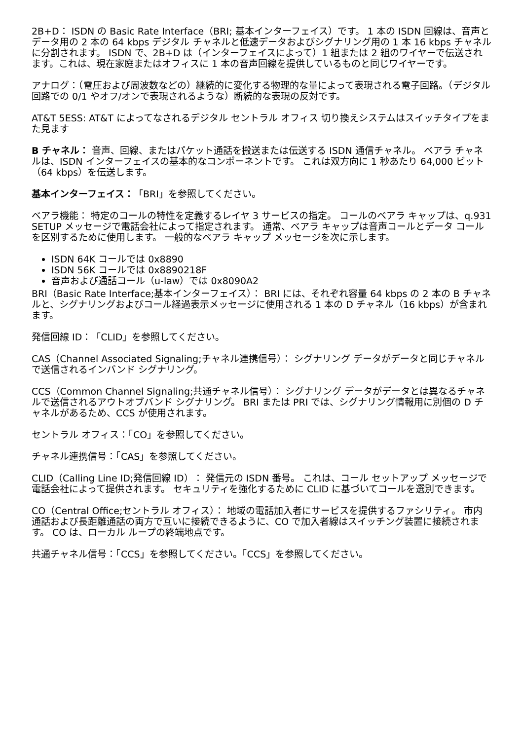2B+D： ISDN の Basic Rate Interface（BRI; 基本インターフェイス）です。 1 本の ISDN 回線は、音声とデータ用の 2 本の 64 kbps デジタル チャネルと低速データおよびシグナリング用の 1 本 16 kbps チャネルに分割されます。 ISDN で、2B+D は（インターフェイスによって）1 組または 2 組のワイヤーで伝送されます。これは、現在家庭またはオフィスに 1 本の音声回線を提供しているものと同じワイヤーです。
アナログ：（電圧および周波数などの）継続的に変化する物理的な量によって表現される電子回路。（デジタル回路での 0/1 やオフ/オンで表現されるような）断続的な表現の反対です。
AT&T 5ESS: AT&T によってなされるデジタル セントラル オフィス 切り換えシステムはスイッチタイプをまた見ます
B チャネル： 音声、回線、またはパケット通話を搬送または伝送する ISDN 通信チャネル。 ベアラ チャネルは、ISDN インターフェイスの基本的なコンポーネントです。 これは双方向に 1 秒あたり 64,000 ビット（64 kbps）を伝送します。
基本インターフェイス：「BRI」を参照してください。
ベアラ機能： 特定のコールの特性を定義するレイヤ 3 サービスの指定。 コールのベアラ キャップは、q.931 SETUP メッセージで電話会社によって指定されます。 通常、ベアラ キャップは音声コールとデータ コールを区別するために使用します。 一般的なベアラ キャップ メッセージを次に示します。
ISDN 64K コールでは 0x8890
ISDN 56K コールでは 0x8890218F
音声および通話コール（u-law）では 0x8090A2
BRI（Basic Rate Interface;基本インターフェイス）： BRI には、それぞれ容量 64 kbps の 2 本の B チャネルと、シグナリングおよびコール経過表示メッセージに使用される 1 本の D チャネル（16 kbps）が含まれます。
発信回線 ID：「CLID」を参照してください。
CAS（Channel Associated Signaling;チャネル連携信号）： シグナリング データがデータと同じチャネルで送信されるインバンド シグナリング。
CCS（Common Channel Signaling;共通チャネル信号）： シグナリング データがデータとは異なるチャネルで送信されるアウトオブバンド シグナリング。 BRI または PRI では、シグナリング情報用に別個の D チャネルがあるため、CCS が使用されます。
セントラル オフィス：「CO」を参照してください。
チャネル連携信号：「CAS」を参照してください。
CLID（Calling Line ID;発信回線 ID）： 発信元の ISDN 番号。 これは、コール セットアップ メッセージで電話会社によって提供されます。 セキュリティを強化するために CLID に基づいてコールを選別できます。
CO（Central Office;セントラル オフィス）： 地域の電話加入者にサービスを提供するファシリティ。 市内通話および長距離通話の両方で互いに接続できるように、CO で加入者線はスイッチング装置に接続されます。 CO は、ローカル ループの終端地点です。
共通チャネル信号：「CCS」を参照してください。「CCS」を参照してください。